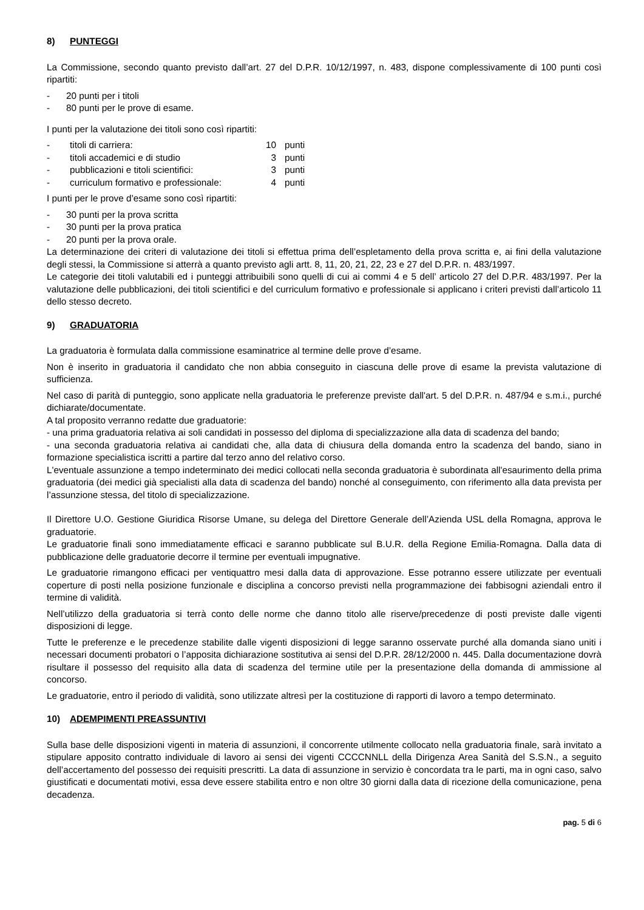8) PUNTEGGI
La Commissione, secondo quanto previsto dall’art. 27 del D.P.R. 10/12/1997, n. 483, dispone complessivamente di 100 punti così ripartiti:
- 20 punti per i titoli
- 80 punti per le prove di esame.
I punti per la valutazione dei titoli sono così ripartiti:
| - | titoli di carriera: | 10 | punti |
| - | titoli accademici e di studio | 3 | punti |
| - | pubblicazioni e titoli scientifici: | 3 | punti |
| - | curriculum formativo e professionale: | 4 | punti |
I punti per le prove d’esame sono così ripartiti:
- 30 punti per la prova scritta
- 30 punti per la prova pratica
- 20 punti per la prova orale.
La determinazione dei criteri di valutazione dei titoli si effettua prima dell’espletamento della prova scritta e, ai fini della valutazione degli stessi, la Commissione si atterrà a quanto previsto agli artt. 8, 11, 20, 21, 22, 23 e 27 del D.P.R. n. 483/1997.
Le categorie dei titoli valutabili ed i punteggi attribuibili sono quelli di cui ai commi 4 e 5 dell’ articolo 27 del D.P.R. 483/1997. Per la valutazione delle pubblicazioni, dei titoli scientifici e del curriculum formativo e professionale si applicano i criteri previsti dall’articolo 11 dello stesso decreto.
9) GRADUATORIA
La graduatoria è formulata dalla commissione esaminatrice al termine delle prove d’esame.
Non è inserito in graduatoria il candidato che non abbia conseguito in ciascuna delle prove di esame la prevista valutazione di sufficienza.
Nel caso di parità di punteggio, sono applicate nella graduatoria le preferenze previste dall'art. 5 del D.P.R. n. 487/94 e s.m.i., purché dichiarate/documentate.
A tal proposito verranno redatte due graduatorie:
- una prima graduatoria relativa ai soli candidati in possesso del diploma di specializzazione alla data di scadenza del bando;
- una seconda graduatoria relativa ai candidati che, alla data di chiusura della domanda entro la scadenza del bando, siano in formazione specialistica iscritti a partire dal terzo anno del relativo corso.
L'eventuale assunzione a tempo indeterminato dei medici collocati nella seconda graduatoria è subordinata all'esaurimento della prima graduatoria (dei medici già specialisti alla data di scadenza del bando) nonché al conseguimento, con riferimento alla data prevista per l’assunzione stessa, del titolo di specializzazione.
Il Direttore U.O. Gestione Giuridica Risorse Umane, su delega del Direttore Generale dell’Azienda USL della Romagna, approva le graduatorie.
Le graduatorie finali sono immediatamente efficaci e saranno pubblicate sul B.U.R. della Regione Emilia-Romagna. Dalla data di pubblicazione delle graduatorie decorre il termine per eventuali impugnative.
Le graduatorie rimangono efficaci per ventiquattro mesi dalla data di approvazione. Esse potranno essere utilizzate per eventuali coperture di posti nella posizione funzionale e disciplina a concorso previsti nella programmazione dei fabbisogni aziendali entro il termine di validità.
Nell’utilizzo della graduatoria si terrà conto delle norme che danno titolo alle riserve/precedenze di posti previste dalle vigenti disposizioni di legge.
Tutte le preferenze e le precedenze stabilite dalle vigenti disposizioni di legge saranno osservate purché alla domanda siano uniti i necessari documenti probatori o l’apposita dichiarazione sostitutiva ai sensi del D.P.R. 28/12/2000 n. 445. Dalla documentazione dovrà risultare il possesso del requisito alla data di scadenza del termine utile per la presentazione della domanda di ammissione al concorso.
Le graduatorie, entro il periodo di validità, sono utilizzate altresì per la costituzione di rapporti di lavoro a tempo determinato.
10) ADEMPIMENTI PREASSUNTIVI
Sulla base delle disposizioni vigenti in materia di assunzioni, il concorrente utilmente collocato nella graduatoria finale, sarà invitato a stipulare apposito contratto individuale di lavoro ai sensi dei vigenti CCCCNNLL della Dirigenza Area Sanità del S.S.N., a seguito dell’accertamento del possesso dei requisiti prescritti. La data di assunzione in servizio è concordata tra le parti, ma in ogni caso, salvo giustificati e documentati motivi, essa deve essere stabilita entro e non oltre 30 giorni dalla data di ricezione della comunicazione, pena decadenza.
pag. 5 di 6